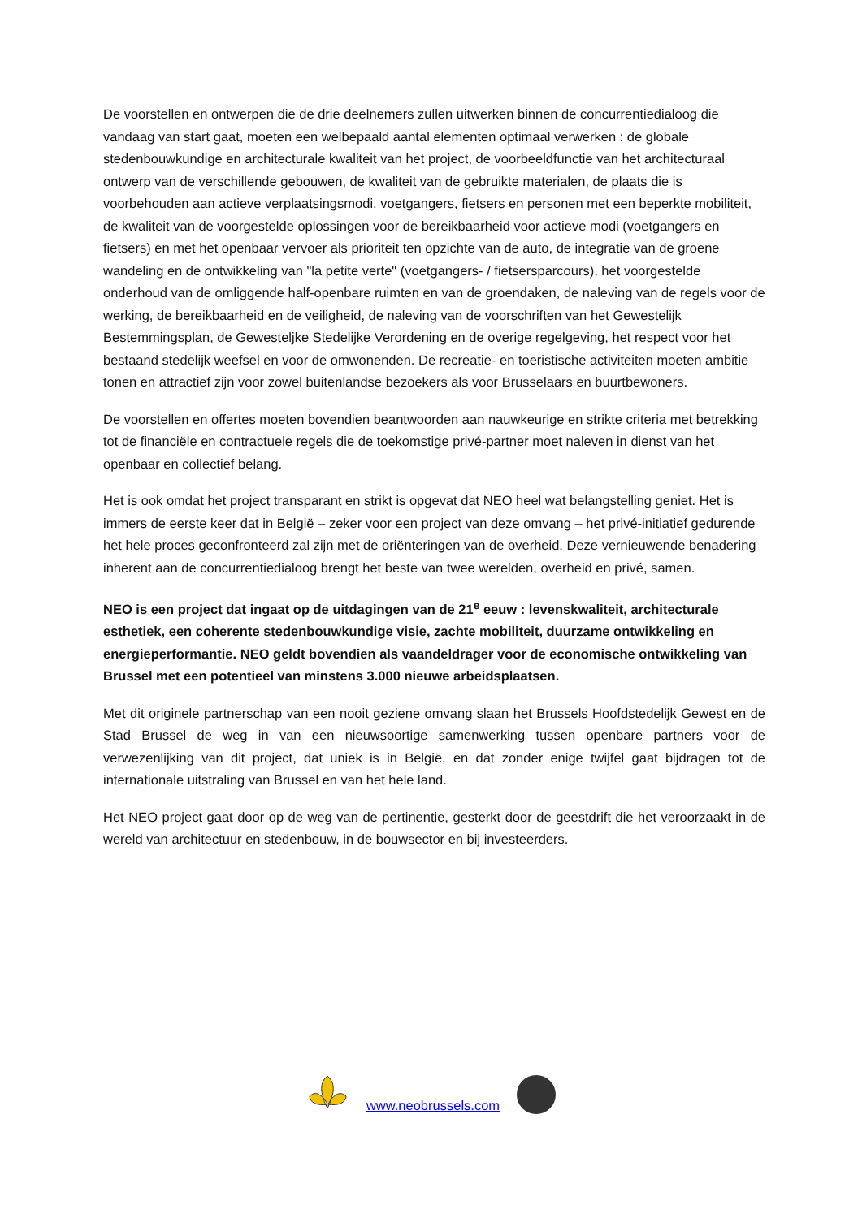De voorstellen en ontwerpen die de drie deelnemers zullen uitwerken binnen de concurrentiedialoog die vandaag van start gaat, moeten een welbepaald aantal elementen optimaal verwerken : de globale stedenbouwkundige en architecturale kwaliteit van het project, de voorbeeldfunctie van het architecturaal ontwerp van de verschillende gebouwen, de kwaliteit van de gebruikte materialen, de plaats die is voorbehouden aan actieve verplaatsingsmodi, voetgangers, fietsers en personen met een beperkte mobiliteit, de kwaliteit van de voorgestelde oplossingen voor de bereikbaarheid voor actieve modi (voetgangers en fietsers) en met het openbaar vervoer als prioriteit ten opzichte van de auto, de integratie van de groene wandeling en de ontwikkeling van "la petite verte" (voetgangers- / fietsersparcours), het voorgestelde onderhoud van de omliggende half-openbare ruimten en van de groendaken, de naleving van de regels voor de werking, de bereikbaarheid en de veiligheid, de naleving van de voorschriften van het Gewestelijk Bestemmingsplan, de Gewesteljke Stedelijke Verordening en de overige regelgeving, het respect voor het bestaand stedelijk weefsel en voor de omwonenden. De recreatie- en toeristische activiteiten moeten ambitie tonen en attractief zijn voor zowel buitenlandse bezoekers als voor Brusselaars en buurtbewoners.
De voorstellen en offertes moeten bovendien beantwoorden aan nauwkeurige en strikte criteria met betrekking tot de financiële en contractuele regels die de toekomstige privé-partner moet naleven in dienst van het openbaar en collectief belang.
Het is ook omdat het project transparant en strikt is opgevat dat NEO heel wat belangstelling geniet. Het is immers de eerste keer dat in België – zeker voor een project van deze omvang – het privé-initiatief gedurende het hele proces geconfronteerd zal zijn met de oriënteringen van de overheid. Deze vernieuwende benadering inherent aan de concurrentiedialoog brengt het beste van twee werelden, overheid en privé, samen.
NEO is een project dat ingaat op de uitdagingen van de 21<sup>e</sup> eeuw : levenskwaliteit, architecturale esthetiek, een coherente stedenbouwkundige visie, zachte mobiliteit, duurzame ontwikkeling en energieperformantie. NEO geldt bovendien als vaandeldrager voor de economische ontwikkeling van Brussel met een potentieel van minstens 3.000 nieuwe arbeidsplaatsen.
Met dit originele partnerschap van een nooit geziene omvang slaan het Brussels Hoofdstedelijk Gewest en de Stad Brussel de weg in van een nieuwsoortige samenwerking tussen openbare partners voor de verwezenlijking van dit project, dat uniek is in België, en dat zonder enige twijfel gaat bijdragen tot de internationale uitstraling van Brussel en van het hele land.
Het NEO project gaat door op de weg van de pertinentie, gesterkt door de geestdrift die het veroorzaakt in de wereld van architectuur en stedenbouw, in de bouwsector en bij investeerders.
www.neobrussels.com